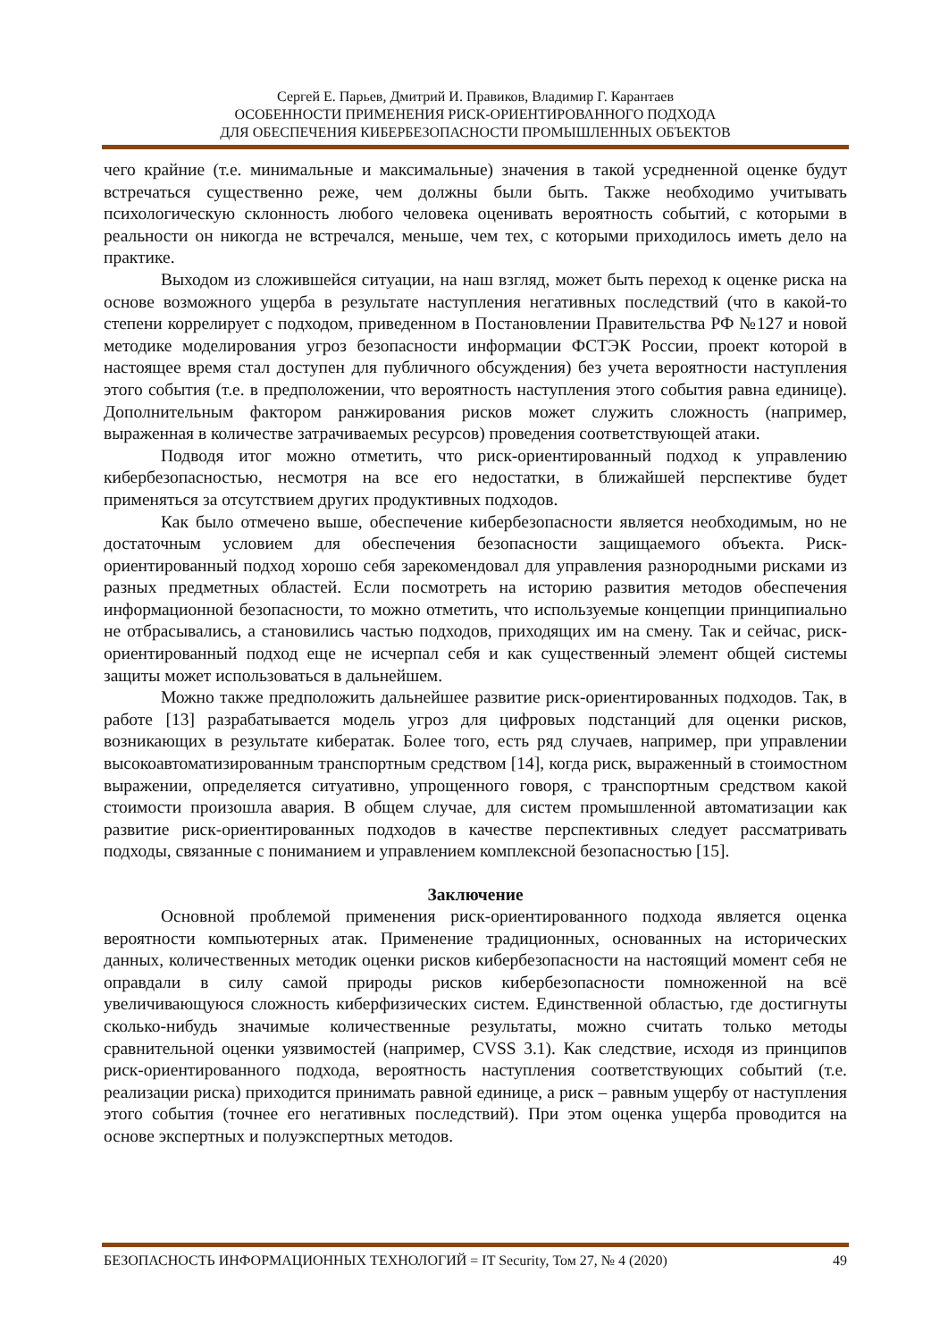Сергей Е. Парьев, Дмитрий И. Правиков, Владимир Г. Карантаев
ОСОБЕННОСТИ ПРИМЕНЕНИЯ РИСК-ОРИЕНТИРОВАННОГО ПОДХОДА
ДЛЯ ОБЕСПЕЧЕНИЯ КИБЕРБЕЗОПАСНОСТИ ПРОМЫШЛЕННЫХ ОБЪЕКТОВ
чего крайние (т.е. минимальные и максимальные) значения в такой усредненной оценке будут встречаться существенно реже, чем должны были быть. Также необходимо учитывать психологическую склонность любого человека оценивать вероятность событий, с которыми в реальности он никогда не встречался, меньше, чем тех, с которыми приходилось иметь дело на практике.
Выходом из сложившейся ситуации, на наш взгляд, может быть переход к оценке риска на основе возможного ущерба в результате наступления негативных последствий (что в какой-то степени коррелирует с подходом, приведенном в Постановлении Правительства РФ №127 и новой методике моделирования угроз безопасности информации ФСТЭК России, проект которой в настоящее время стал доступен для публичного обсуждения) без учета вероятности наступления этого события (т.е. в предположении, что вероятность наступления этого события равна единице). Дополнительным фактором ранжирования рисков может служить сложность (например, выраженная в количестве затрачиваемых ресурсов) проведения соответствующей атаки.
Подводя итог можно отметить, что риск-ориентированный подход к управлению кибербезопасностью, несмотря на все его недостатки, в ближайшей перспективе будет применяться за отсутствием других продуктивных подходов.
Как было отмечено выше, обеспечение кибербезопасности является необходимым, но не достаточным условием для обеспечения безопасности защищаемого объекта. Риск-ориентированный подход хорошо себя зарекомендовал для управления разнородными рисками из разных предметных областей. Если посмотреть на историю развития методов обеспечения информационной безопасности, то можно отметить, что используемые концепции принципиально не отбрасывались, а становились частью подходов, приходящих им на смену. Так и сейчас, риск-ориентированный подход еще не исчерпал себя и как существенный элемент общей системы защиты может использоваться в дальнейшем.
Можно также предположить дальнейшее развитие риск-ориентированных подходов. Так, в работе [13] разрабатывается модель угроз для цифровых подстанций для оценки рисков, возникающих в результате кибератак. Более того, есть ряд случаев, например, при управлении высокоавтоматизированным транспортным средством [14], когда риск, выраженный в стоимостном выражении, определяется ситуативно, упрощенного говоря, с транспортным средством какой стоимости произошла авария. В общем случае, для систем промышленной автоматизации как развитие риск-ориентированных подходов в качестве перспективных следует рассматривать подходы, связанные с пониманием и управлением комплексной безопасностью [15].
Заключение
Основной проблемой применения риск-ориентированного подхода является оценка вероятности компьютерных атак. Применение традиционных, основанных на исторических данных, количественных методик оценки рисков кибербезопасности на настоящий момент себя не оправдали в силу самой природы рисков кибербезопасности помноженной на всё увеличивающуюся сложность киберфизических систем. Единственной областью, где достигнуты сколько-нибудь значимые количественные результаты, можно считать только методы сравнительной оценки уязвимостей (например, CVSS 3.1). Как следствие, исходя из принципов риск-ориентированного подхода, вероятность наступления соответствующих событий (т.е. реализации риска) приходится принимать равной единице, а риск – равным ущербу от наступления этого события (точнее его негативных последствий). При этом оценка ущерба проводится на основе экспертных и полуэкспертных методов.
БЕЗОПАСНОСТЬ ИНФОРМАЦИОННЫХ ТЕХНОЛОГИЙ = IT Security, Том 27, № 4 (2020) 49